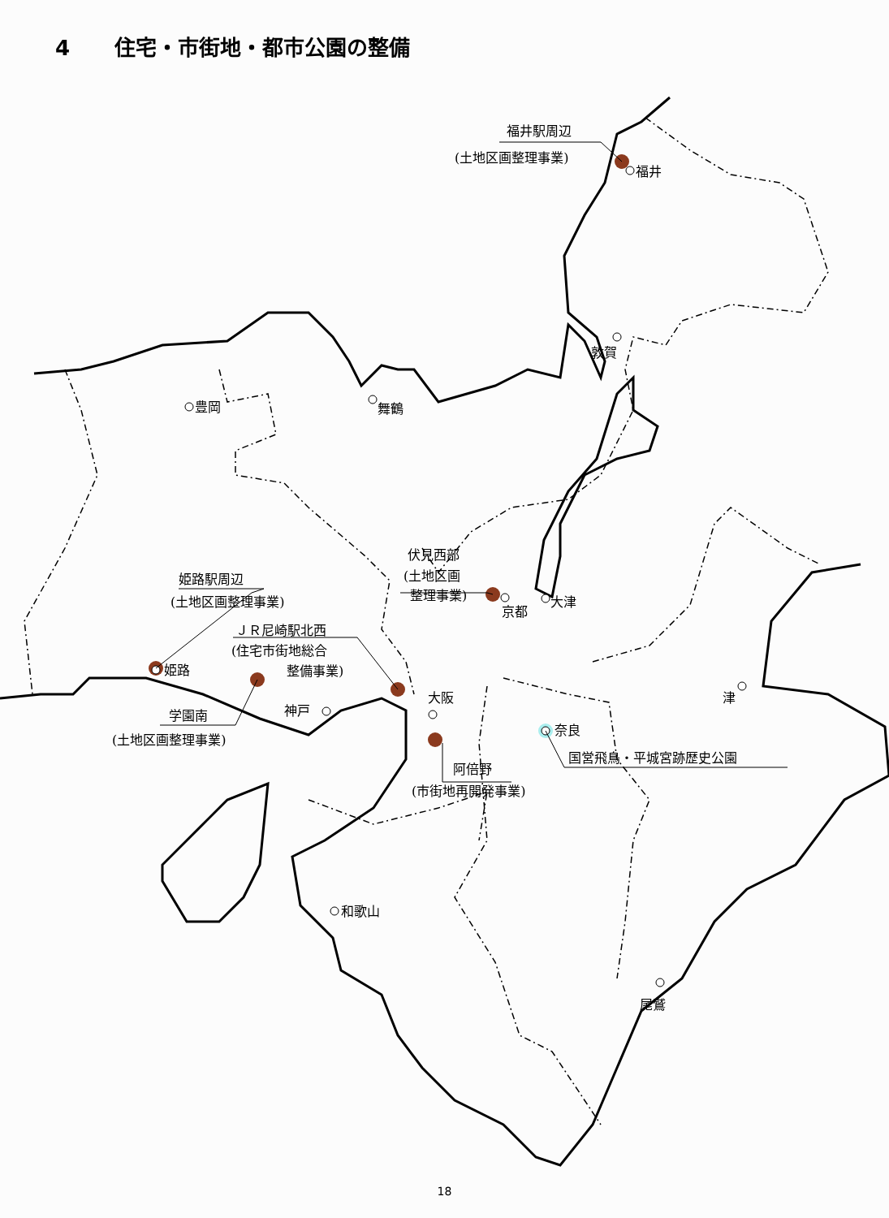4 住宅・市街地・都市公園の整備
福井駅周辺
(土地区画整理事業)
福井
敦賀
豊岡
舞鶴
伏見西部
(土地区画
整理事業)
京都
大津
姫路駅周辺
(土地区画整理事業)
ＪＲ尼崎駅北西
(住宅市街地総合
整備事業)
姫路
神戸
大阪
奈良
津
学園南
(土地区画整理事業)
阿倍野
(市街地再開発事業)
国営飛鳥・平城宮跡歴史公園
和歌山
尾鷲
18